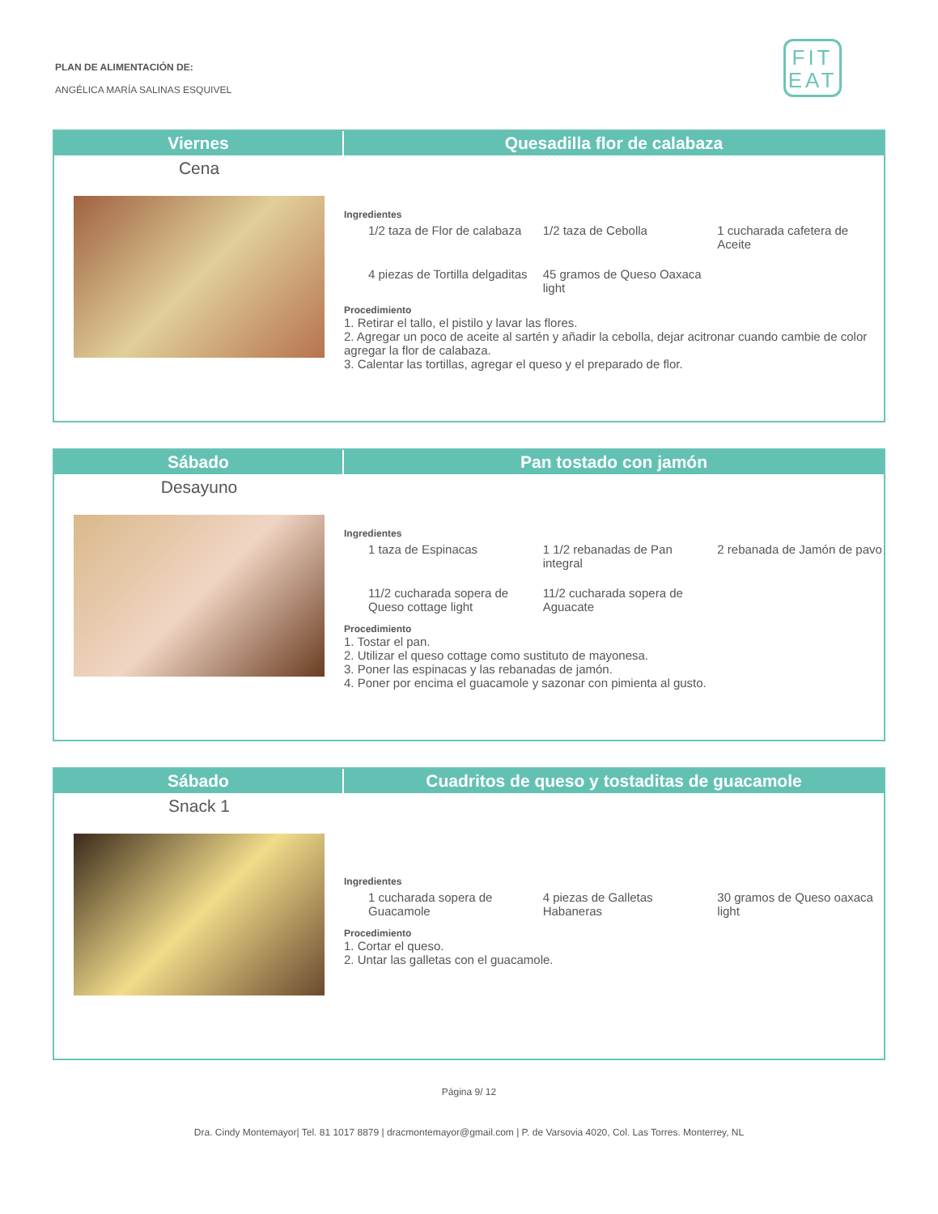PLAN DE ALIMENTACIÓN DE:
ANGÉLICA MARÍA SALINAS ESQUIVEL
FIT
EAT
Viernes Quesadilla flor de calabaza
Cena
Ingredientes
1/2 taza de Flor de calabaza
1/2 taza de Cebolla
1 cucharada cafetera de Aceite
4 piezas de Tortilla delgaditas
45 gramos de Queso Oaxaca light
Procedimiento
1. Retirar el tallo, el pistilo y lavar las flores.
2. Agregar un poco de aceite al sartén y añadir la cebolla, dejar acitronar cuando cambie de color agregar la flor de calabaza.
3. Calentar las tortillas, agregar el queso y el preparado de flor.
Sábado Pan tostado con jamón
Desayuno
Ingredientes
1 taza de Espinacas
1 1/2 rebanadas de Pan integral
2 rebanada de Jamón de pavo
11/2 cucharada sopera de Queso cottage light
11/2 cucharada sopera de Aguacate
Procedimiento
1. Tostar el pan.
2. Utilizar el queso cottage como sustituto de mayonesa.
3. Poner las espinacas y las rebanadas de jamón.
4. Poner por encima el guacamole y sazonar con pimienta al gusto.
Sábado Cuadritos de queso y tostaditas de guacamole
Snack 1
Ingredientes
1 cucharada sopera de Guacamole
4 piezas de Galletas Habaneras
30 gramos de Queso oaxaca light
Procedimiento
1. Cortar el queso.
2. Untar las galletas con el guacamole.
Página 9/ 12
Dra. Cindy Montemayor| Tel. 81 1017 8879 | dracmontemayor@gmail.com | P. de Varsovia 4020, Col. Las Torres. Monterrey, NL